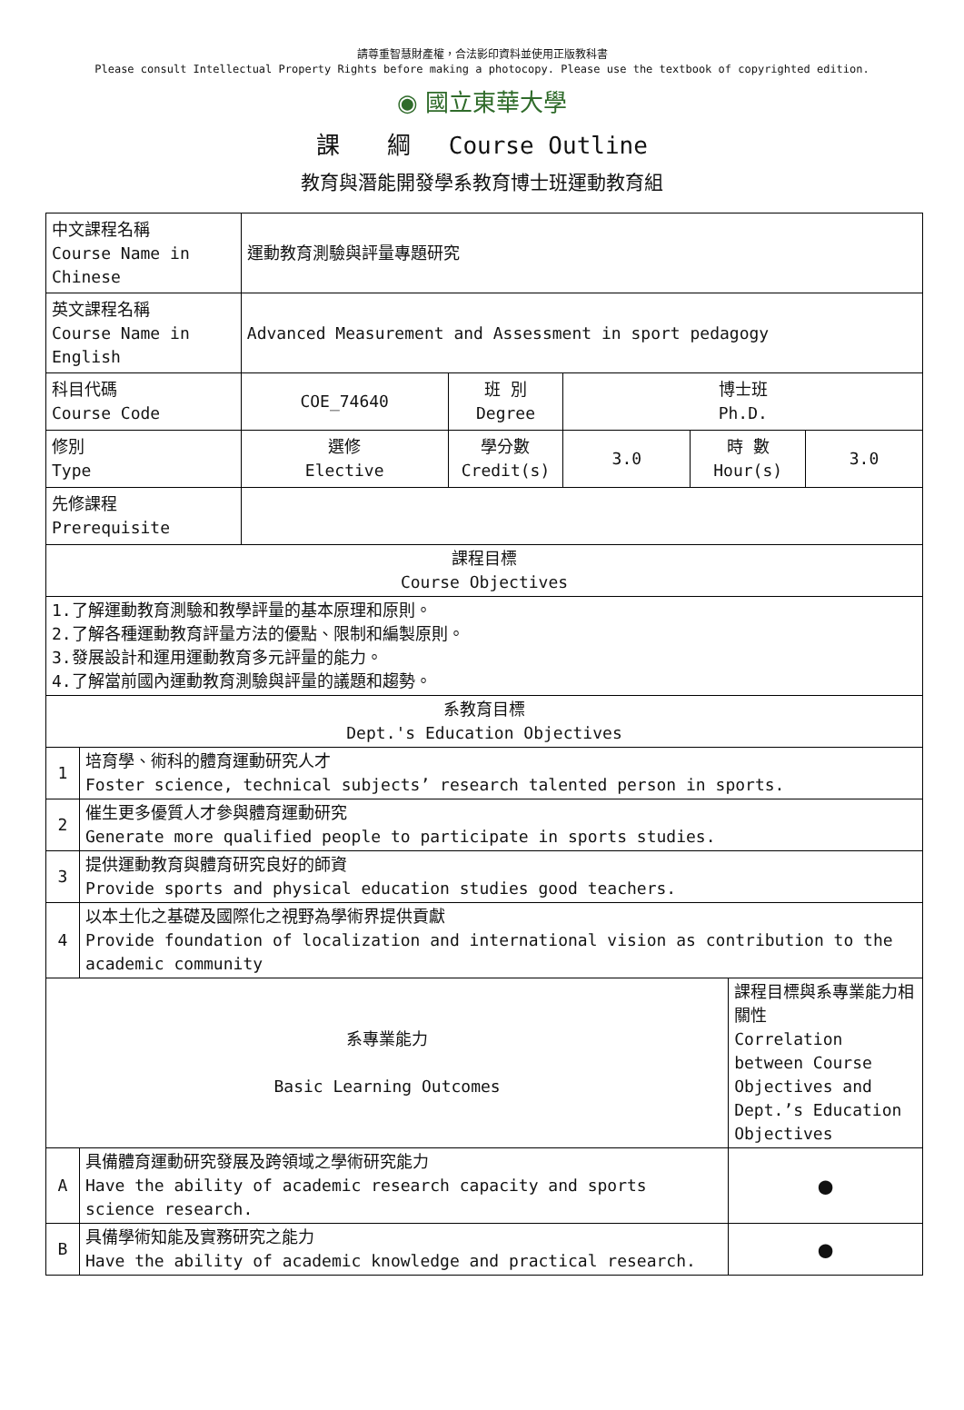請尊重智慧財產權，合法影印資料並使用正版教科書
Please consult Intellectual Property Rights before making a photocopy. Please use the textbook of copyrighted edition.
◉ 國立東華大學
課　　綱　 Course Outline
教育與潛能開發學系教育博士班運動教育組
| 中文課程名稱 Course Name in Chinese | | 運動教育測驗與評量專題研究 | | | | | |
| 英文課程名稱 Course Name in English | | Advanced Measurement and Assessment in sport pedagogy | | | | | |
| 科目代碼 Course Code | | COE_74640 | 班 別 Degree | 博士班 Ph.D. | | | |
| 修別 Type | | 選修 Elective | 學分數 Credit(s) | 3.0 | 時 數 Hour(s) | | 3.0 |
| 先修課程 Prerequisite | | | | | | | |
| 課程目標 Course Objectives | | | | | | | |
| 1.了解運動教育測驗和教學評量的基本原理和原則。 2.了解各種運動教育評量方法的優點、限制和編製原則。 3.發展設計和運用運動教育多元評量的能力。 4.了解當前國內運動教育測驗與評量的議題和趨勢。 | | | | | | | |
| 系教育目標 Dept.'s Education Objectives | | | | | | | |
| 1 | 培育學、術科的體育運動研究人才 Foster science, technical subjects’ research talented person in sports. | | | | | | |
| 2 | 催生更多優質人才參與體育運動研究 Generate more qualified people to participate in sports studies. | | | | | | |
| 3 | 提供運動教育與體育研究良好的師資 Provide sports and physical education studies good teachers. | | | | | | |
| 4 | 以本土化之基礎及國際化之視野為學術界提供貢獻 Provide foundation of localization and international vision as contribution to the academic community | | | | | | |
| 系專業能力 Basic Learning Outcomes | | | | | | 課程目標與系專業能力相關性 Correlation between Course Objectives and Dept.’s Education Objectives | |
| A | 具備體育運動研究發展及跨領域之學術研究能力 Have the ability of academic research capacity and sports science research. | | | | | ● | |
| B | 具備學術知能及實務研究之能力 Have the ability of academic knowledge and practical research. | | | | | ● | |